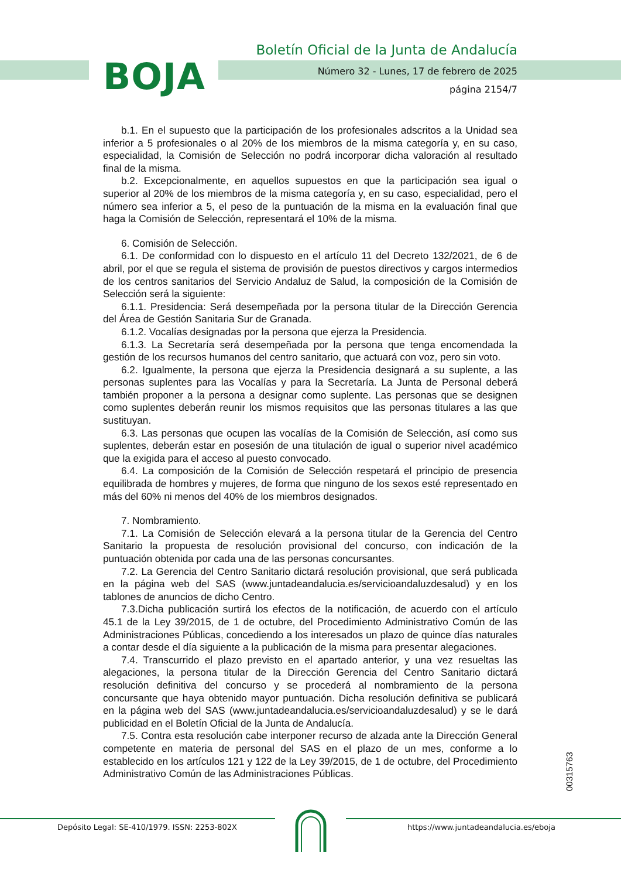BOJA
Boletín Oficial de la Junta de Andalucía
Número 32 - Lunes, 17 de febrero de 2025
página 2154/7
b.1. En el supuesto que la participación de los profesionales adscritos a la Unidad sea inferior a 5 profesionales o al 20% de los miembros de la misma categoría y, en su caso, especialidad, la Comisión de Selección no podrá incorporar dicha valoración al resultado final de la misma.
b.2. Excepcionalmente, en aquellos supuestos en que la participación sea igual o superior al 20% de los miembros de la misma categoría y, en su caso, especialidad, pero el número sea inferior a 5, el peso de la puntuación de la misma en la evaluación final que haga la Comisión de Selección, representará el 10% de la misma.
6. Comisión de Selección.
6.1. De conformidad con lo dispuesto en el artículo 11 del Decreto 132/2021, de 6 de abril, por el que se regula el sistema de provisión de puestos directivos y cargos intermedios de los centros sanitarios del Servicio Andaluz de Salud, la composición de la Comisión de Selección será la siguiente:
6.1.1. Presidencia: Será desempeñada por la persona titular de la Dirección Gerencia del Área de Gestión Sanitaria Sur de Granada.
6.1.2. Vocalías designadas por la persona que ejerza la Presidencia.
6.1.3. La Secretaría será desempeñada por la persona que tenga encomendada la gestión de los recursos humanos del centro sanitario, que actuará con voz, pero sin voto.
6.2. Igualmente, la persona que ejerza la Presidencia designará a su suplente, a las personas suplentes para las Vocalías y para la Secretaría. La Junta de Personal deberá también proponer a la persona a designar como suplente. Las personas que se designen como suplentes deberán reunir los mismos requisitos que las personas titulares a las que sustituyan.
6.3. Las personas que ocupen las vocalías de la Comisión de Selección, así como sus suplentes, deberán estar en posesión de una titulación de igual o superior nivel académico que la exigida para el acceso al puesto convocado.
6.4. La composición de la Comisión de Selección respetará el principio de presencia equilibrada de hombres y mujeres, de forma que ninguno de los sexos esté representado en más del 60% ni menos del 40% de los miembros designados.
7. Nombramiento.
7.1. La Comisión de Selección elevará a la persona titular de la Gerencia del Centro Sanitario la propuesta de resolución provisional del concurso, con indicación de la puntuación obtenida por cada una de las personas concursantes.
7.2. La Gerencia del Centro Sanitario dictará resolución provisional, que será publicada en la página web del SAS (www.juntadeandalucia.es/servicioandaluzdesalud) y en los tablones de anuncios de dicho Centro.
7.3.Dicha publicación surtirá los efectos de la notificación, de acuerdo con el artículo 45.1 de la Ley 39/2015, de 1 de octubre, del Procedimiento Administrativo Común de las Administraciones Públicas, concediendo a los interesados un plazo de quince días naturales a contar desde el día siguiente a la publicación de la misma para presentar alegaciones.
7.4. Transcurrido el plazo previsto en el apartado anterior, y una vez resueltas las alegaciones, la persona titular de la Dirección Gerencia del Centro Sanitario dictará resolución definitiva del concurso y se procederá al nombramiento de la persona concursante que haya obtenido mayor puntuación. Dicha resolución definitiva se publicará en la página web del SAS (www.juntadeandalucia.es/servicioandaluzdesalud) y se le dará publicidad en el Boletín Oficial de la Junta de Andalucía.
7.5. Contra esta resolución cabe interponer recurso de alzada ante la Dirección General competente en materia de personal del SAS en el plazo de un mes, conforme a lo establecido en los artículos 121 y 122 de la Ley 39/2015, de 1 de octubre, del Procedimiento Administrativo Común de las Administraciones Públicas.
00315763
Depósito Legal: SE-410/1979. ISSN: 2253-802X
https://www.juntadeandalucia.es/eboja